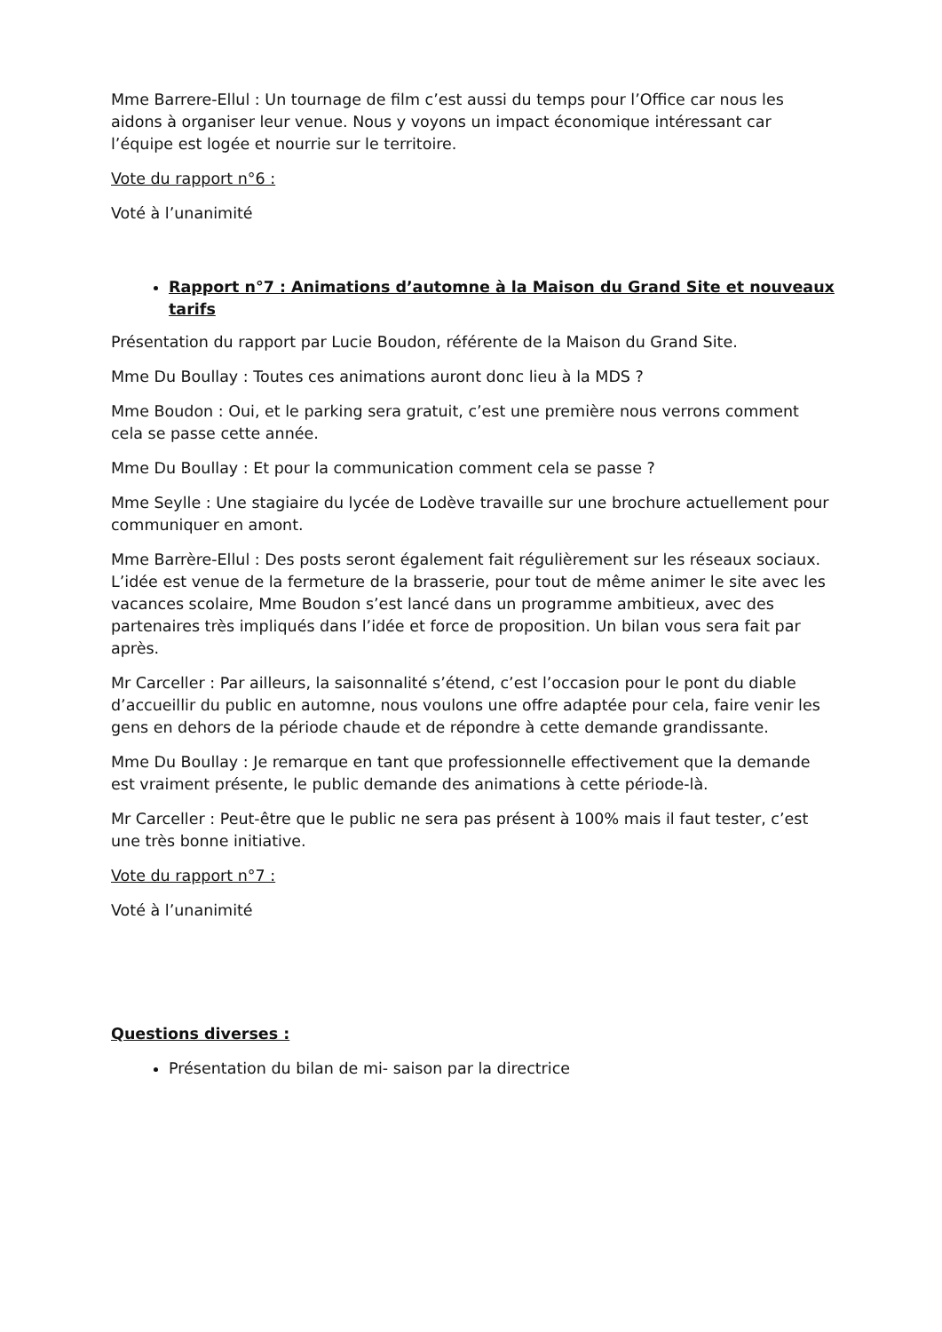Mme Barrere-Ellul : Un tournage de film c’est aussi du temps pour l’Office car nous les aidons à organiser leur venue. Nous y voyons un impact économique intéressant car l’équipe est logée et nourrie sur le territoire.
Vote du rapport n°6 :
Voté à l’unanimité
Rapport n°7 : Animations d’automne à la Maison du Grand Site et nouveaux tarifs
Présentation du rapport par Lucie Boudon, référente de la Maison du Grand Site.
Mme Du Boullay : Toutes ces animations auront donc lieu à la MDS ?
Mme Boudon : Oui, et le parking sera gratuit, c’est une première nous verrons comment cela se passe cette année.
Mme Du Boullay : Et pour la communication comment cela se passe ?
Mme Seylle : Une stagiaire du lycée de Lodève travaille sur une brochure actuellement pour communiquer en amont.
Mme Barrère-Ellul : Des posts seront également fait régulièrement sur les réseaux sociaux. L’idée est venue de la fermeture de la brasserie, pour tout de même animer le site avec les vacances scolaire, Mme Boudon s’est lancé dans un programme ambitieux, avec des partenaires très impliqués dans l’idée et force de proposition. Un bilan vous sera fait par après.
Mr Carceller : Par ailleurs, la saisonnalité s’étend, c’est l’occasion pour le pont du diable d’accueillir du public en automne, nous voulons une offre adaptée pour cela, faire venir les gens en dehors de la période chaude et de répondre à cette demande grandissante.
Mme Du Boullay : Je remarque en tant que professionnelle effectivement que la demande est vraiment présente, le public demande des animations à cette période-là.
Mr Carceller : Peut-être que le public ne sera pas présent à 100% mais il faut tester, c’est une très bonne initiative.
Vote du rapport n°7 :
Voté à l’unanimité
Questions diverses :
Présentation du bilan de mi- saison par la directrice